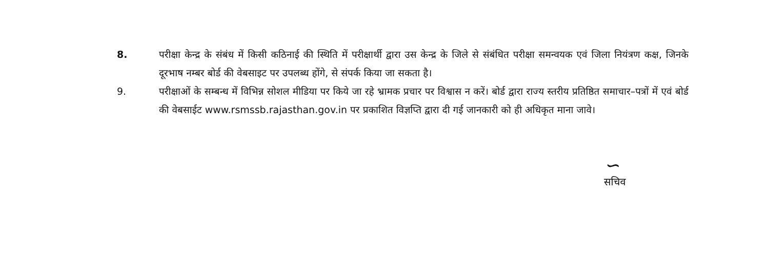8. परीक्षा केन्द्र के संबंध में किसी कठिनाई की स्थिति में परीक्षार्थी द्वारा उस केन्द्र के जिले से संबंधित परीक्षा समन्वयक एवं जिला नियंत्रण कक्ष, जिनके दूरभाष नम्बर बोर्ड की वेबसाइट पर उपलब्ध होंगे, से संपर्क किया जा सकता है।
9. परीक्षाओं के सम्बन्ध में विभिन्न सोशल मीडिया पर किये जा रहे भ्रामक प्रचार पर विश्वास न करें। बोर्ड द्वारा राज्य स्तरीय प्रतिष्ठित समाचार–पत्रों में एवं बोर्ड की वेबसाईट www.rsmssb.rajasthan.gov.in पर प्रकाशित विज्ञप्ति द्वारा दी गई जानकारी को ही अधिकृत माना जावे।
∽
सचिव